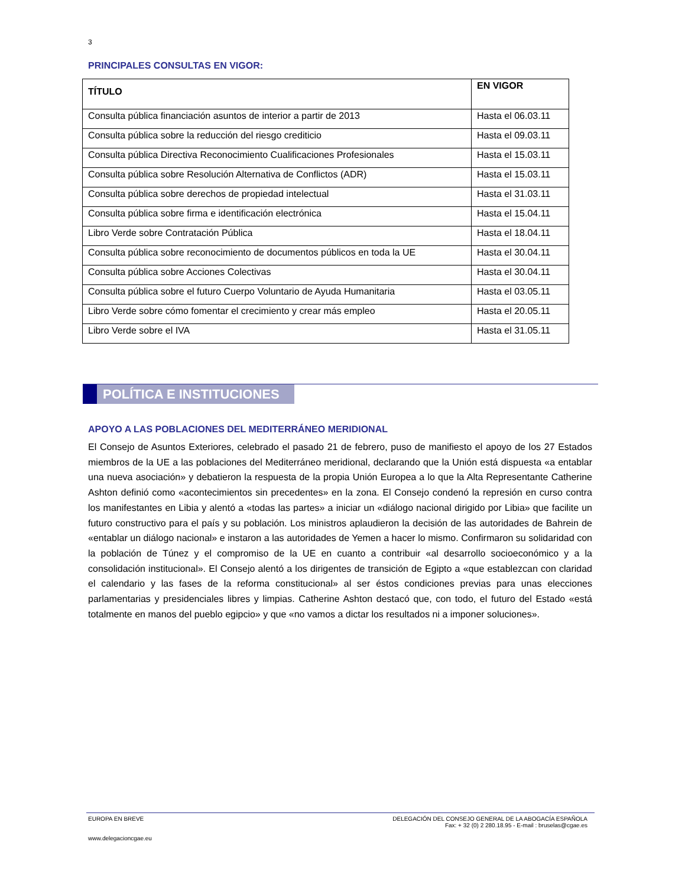3
PRINCIPALES CONSULTAS EN VIGOR:
| TÍTULO | EN VIGOR |
| --- | --- |
| Consulta pública financiación asuntos de interior a partir de 2013 | Hasta el 06.03.11 |
| Consulta pública sobre la reducción del riesgo crediticio | Hasta el 09.03.11 |
| Consulta pública Directiva Reconocimiento Cualificaciones Profesionales | Hasta el 15.03.11 |
| Consulta pública sobre Resolución Alternativa de Conflictos (ADR) | Hasta el 15.03.11 |
| Consulta pública sobre derechos de propiedad intelectual | Hasta el 31.03.11 |
| Consulta pública sobre firma e identificación electrónica | Hasta el 15.04.11 |
| Libro Verde sobre Contratación Pública | Hasta el 18.04.11 |
| Consulta pública sobre reconocimiento de documentos públicos en toda la UE | Hasta el 30.04.11 |
| Consulta pública sobre Acciones Colectivas | Hasta el 30.04.11 |
| Consulta pública sobre el futuro Cuerpo Voluntario de Ayuda Humanitaria | Hasta el 03.05.11 |
| Libro Verde sobre cómo fomentar el crecimiento y crear más empleo | Hasta el 20.05.11 |
| Libro Verde sobre el IVA | Hasta el 31.05.11 |
POLÍTICA E INSTITUCIONES
APOYO A LAS POBLACIONES DEL MEDITERRÁNEO MERIDIONAL
El Consejo de Asuntos Exteriores, celebrado el pasado 21 de febrero, puso de manifiesto el apoyo de los 27 Estados miembros de la UE a las poblaciones del Mediterráneo meridional, declarando que la Unión está dispuesta «a entablar una nueva asociación» y debatieron la respuesta de la propia Unión Europea a lo que la Alta Representante Catherine Ashton definió como «acontecimientos sin precedentes» en la zona. El Consejo condenó la represión en curso contra los manifestantes en Libia y alentó a «todas las partes» a iniciar un «diálogo nacional dirigido por Libia» que facilite un futuro constructivo para el país y su población. Los ministros aplaudieron la decisión de las autoridades de Bahrein de «entablar un diálogo nacional» e instaron a las autoridades de Yemen a hacer lo mismo. Confirmaron su solidaridad con la población de Túnez y el compromiso de la UE en cuanto a contribuir «al desarrollo socioeconómico y a la consolidación institucional». El Consejo alentó a los dirigentes de transición de Egipto a «que establezcan con claridad el calendario y las fases de la reforma constitucional» al ser éstos condiciones previas para unas elecciones parlamentarias y presidenciales libres y limpias. Catherine Ashton destacó que, con todo, el futuro del Estado «está totalmente en manos del pueblo egipcio» y que «no vamos a dictar los resultados ni a imponer soluciones».
DELEGACIÓN DEL CONSEJO GENERAL DE LA ABOGACÍA ESPAÑOLA
Fax: + 32 (0) 2 280.18.95 - E-mail : bruselas@cgae.es
EUROPA EN BREVE
www.delegacioncgae.eu